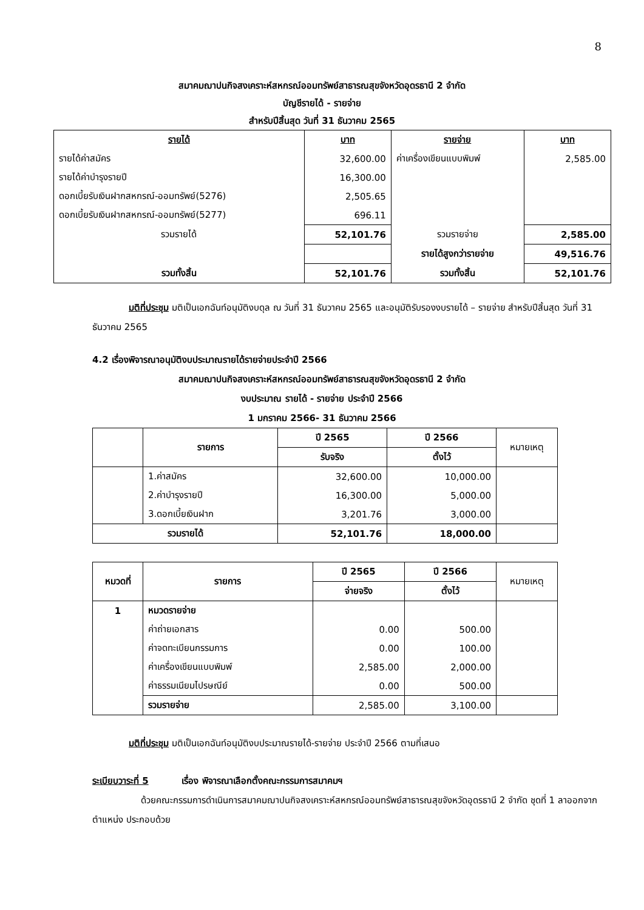8
สมาคมฌาปนกิจสงเคราะห์สหกรณ์ออมทรัพย์สาธารณสุขจังหวัดอุดรธานี 2 จำกัด
บัญชีรายได้ - รายจ่าย
สำหรับปีสิ้นสุด วันที่ 31 ธันวาคม 2565
| รายได้ | บาท | รายจ่าย | บาท |
| --- | --- | --- | --- |
| รายได้ค่าสมัคร | 32,600.00 | ค่าเครื่องเขียนแบบพิมพ์ | 2,585.00 |
| รายได้ค่าบำรุงรายปี | 16,300.00 | | |
| ดอกเบี้ยรับเงินฝากสหกรณ์-ออมทรัพย์(5276) | 2,505.65 | | |
| ดอกเบี้ยรับเงินฝากสหกรณ์-ออมทรัพย์(5277) | 696.11 | | |
| รวมรายได้ | 52,101.76 | รวมรายจ่าย | 2,585.00 |
| | | รายได้สูงกว่ารายจ่าย | 49,516.76 |
| รวมทั้งสิ้น | 52,101.76 | รวมทั้งสิ้น | 52,101.76 |
มติที่ประชุม มติเป็นเอกฉันท์อนุมัติงบดุล ณ วันที่ 31 ธันวาคม 2565 และอนุมัติรับรองงบรายได้ – รายจ่าย สำหรับปีสิ้นสุด วันที่ 31 ธันวาคม 2565
4.2 เรื่องพิจารณาอนุมัติงบประมาณรายได้รายจ่ายประจำปี 2566
สมาคมฌาปนกิจสงเคราะห์สหกรณ์ออมทรัพย์สาธารณสุขจังหวัดอุดรธานี 2 จำกัด
งบประมาณ รายได้ - รายจ่าย ประจำปี 2566
1 มกราคม 2566- 31 ธันวาคม 2566
| | รายการ | ปี 2565 | ปี 2566 | หมายเหตุ |
| --- | --- | --- | --- | --- |
| | | รับจริง | ตั้งไว้ | |
| | 1.ค่าสมัคร | 32,600.00 | 10,000.00 | |
| | 2.ค่าบำรุงรายปี | 16,300.00 | 5,000.00 | |
| | 3.ดอกเบี้ยเงินฝาก | 3,201.76 | 3,000.00 | |
| รวมรายได้ | | 52,101.76 | 18,000.00 | |
| หมวดที่ | รายการ | ปี 2565 | ปี 2566 | หมายเหตุ |
| --- | --- | --- | --- | --- |
| | | จ่ายจริง | ตั้งไว้ | |
| 1 | หมวดรายจ่าย | | | |
| | ค่าถ่ายเอกสาร | 0.00 | 500.00 | |
| | ค่าจดทะเบียนกรรมการ | 0.00 | 100.00 | |
| | ค่าเครื่องเขียนแบบพิมพ์ | 2,585.00 | 2,000.00 | |
| | ค่าธรรมเนียมไปรษณีย์ | 0.00 | 500.00 | |
| | รวมรายจ่าย | 2,585.00 | 3,100.00 | |
มติที่ประชุม มติเป็นเอกฉันท์อนุมัติงบประมาณรายได้-รายจ่าย ประจำปี 2566 ตามที่เสนอ
ระเบียบวาระที่ 5 เรื่อง พิจารณาเลือกตั้งคณะกรรมการสมาคมฯ
ด้วยคณะกรรมการดำเนินการสมาคมฌาปนกิจสงเคราะห์สหกรณ์ออมทรัพย์สาธารณสุขจังหวัดอุดรธานี 2 จำกัด ชุดที่ 1 ลาออกจากตำแหน่ง ประกอบด้วย